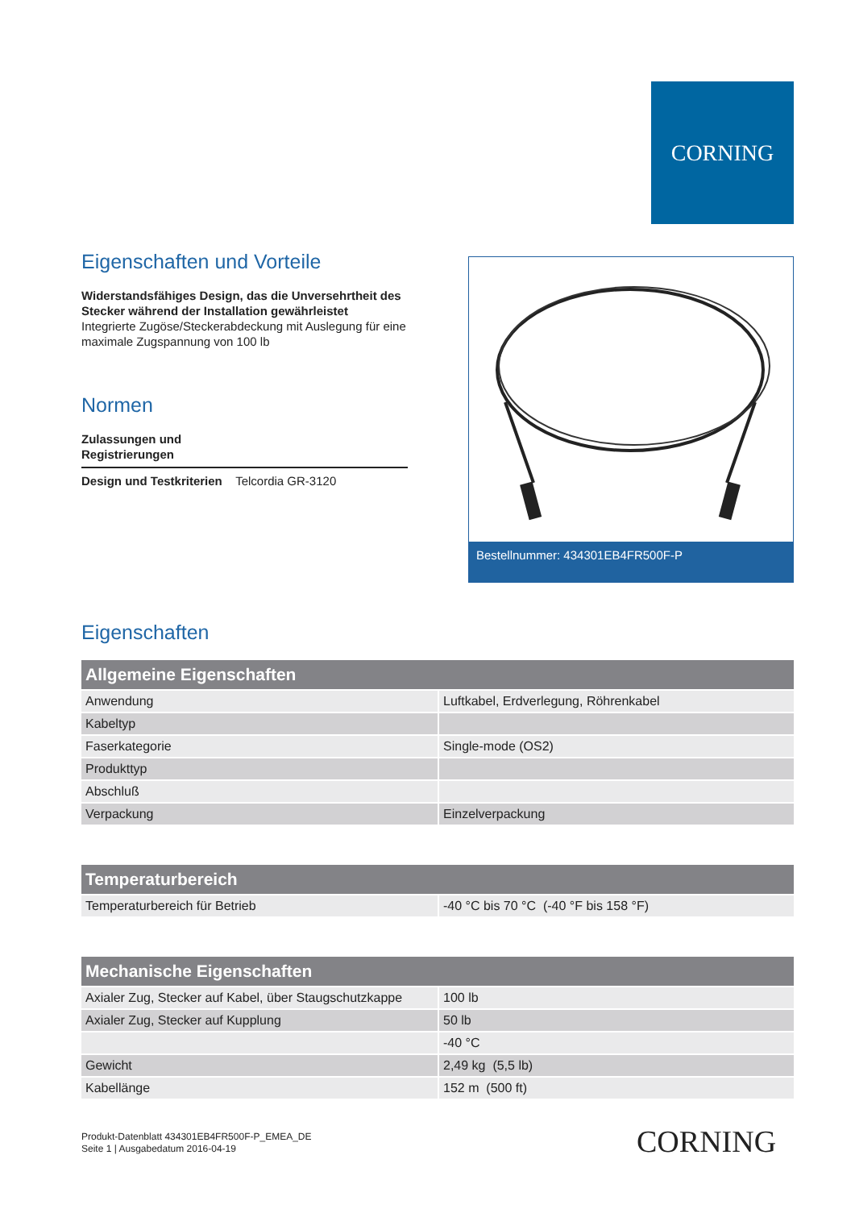CORNING
Eigenschaften und Vorteile
Widerstandsfähiges Design, das die Unversehrtheit des Stecker während der Installation gewährleistet
Integrierte Zugöse/Steckerabdeckung mit Auslegung für eine maximale Zugspannung von 100 lb
Normen
Zulassungen und
Registrierungen
Design und Testkriterien Telcordia GR-3120
Bestellnummer: 434301EB4FR500F-P
Eigenschaften
| Allgemeine Eigenschaften | |
| --- | --- |
| Anwendung | Luftkabel, Erdverlegung, Röhrenkabel |
| Kabeltyp | |
| Faserkategorie | Single-mode (OS2) |
| Produkttyp | |
| Abschluß | |
| Verpackung | Einzelverpackung |
| Temperaturbereich | |
| --- | --- |
| Temperaturbereich für Betrieb | -40 °C bis 70 °C (-40 °F bis 158 °F) |
| Mechanische Eigenschaften | |
| --- | --- |
| Axialer Zug, Stecker auf Kabel, über Staugschutzkappe | 100 lb |
| Axialer Zug, Stecker auf Kupplung | 50 lb |
| | -40 °C |
| Gewicht | 2,49 kg (5,5 lb) |
| Kabellänge | 152 m (500 ft) |
Produkt-Datenblatt 434301EB4FR500F-P_EMEA_DE
Seite 1 | Ausgabedatum 2016-04-19
CORNING